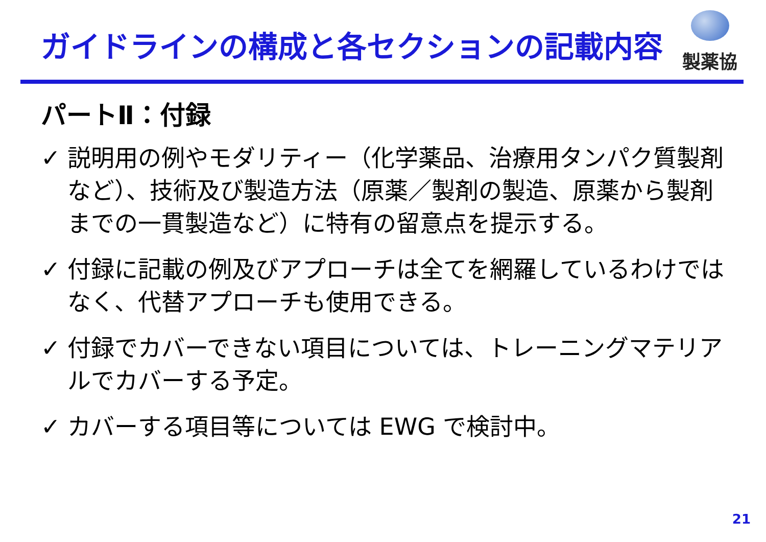ガイドラインの構成と各セクションの記載内容
製薬協
パートⅡ：付録
✓ 説明用の例やモダリティー（化学薬品、治療用タンパク質製剤など）、技術及び製造方法（原薬／製剤の製造、原薬から製剤までの一貫製造など）に特有の留意点を提示する。
✓ 付録に記載の例及びアプローチは全てを網羅しているわけではなく、代替アプローチも使用できる。
✓ 付録でカバーできない項目については、トレーニングマテリアルでカバーする予定。
✓ カバーする項目等については EWG で検討中。
21